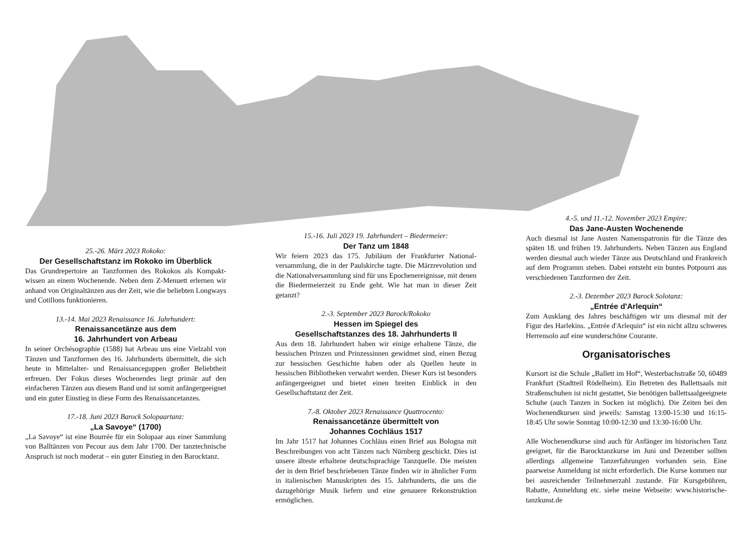25.-26. März 2023 Rokoko:
Der Gesellschaftstanz im Rokoko im Überblick
Das Grundrepertoire an Tanzformen des Rokokos als Kompakt­wissen an einem Wochenende. Neben dem Z-Menuett erlernen wir anhand von Originaltänzen aus der Zeit, wie die beliebten Longways und Cotillons funktionieren.
13.-14. Mai 2023 Renaissance 16. Jahrhundert:
Renaissancetänze aus dem
16. Jahrhundert von Arbeau
In seiner Orchésographie (1588) hat Arbeau uns eine Vielzahl von Tänzen und Tanzformen des 16. Jahrhunderts übermittelt, die sich heute in Mittelalter- und Renaissanceguppen großer Beliebtheit erfreuen. Der Fokus dieses Wochenendes liegt primär auf den einfacheren Tänzen aus diesem Band und ist somit anfängergeeignet und ein guter Einstieg in diese Form des Renaissancetanzes.
17.-18. Juni 2023 Barock Solopaartanz:
„La Savoye“ (1700)
„La Savoye“ ist eine Bourrée für ein Solopaar aus einer Sammlung von Balltänzen von Pecour aus dem Jahr 1700. Der tanztechnische Anspruch ist noch moderat – ein guter Einstieg in den Barocktanz.
15.-16. Juli 2023 19. Jahrhundert – Biedermeier:
Der Tanz um 1848
Wir feiern 2023 das 175. Jubiläum der Frankfurter National­versammlung, die in der Paulskirche tagte. Die Märzrevolution und die Nationalversammlung sind für uns Epochenereignisse, mit denen die Biedermeierzeit zu Ende geht. Wie hat man in dieser Zeit getanzt?
2.-3. September 2023 Barock/Rokoko
Hessen im Spiegel des
Gesellschaftstanzes des 18. Jahrhunderts II
Aus dem 18. Jahrhundert haben wir einige erhaltene Tänze, die hessischen Prinzen und Prinzessinnen gewidmet sind, einen Bezug zur hessischen Geschichte haben oder als Quellen heute in hessischen Bibliotheken verwahrt werden. Dieser Kurs ist besonders anfängergeeignet und bietet einen breiten Einblick in den Gesellschaftstanz der Zeit.
7.-8. Oktober 2023 Renaissance Quattrocento:
Renaissancetänze übermittelt von
Johannes Cochläus 1517
Im Jahr 1517 hat Johannes Cochläus einen Brief aus Bologna mit Beschreibungen von acht Tänzen nach Nürnberg geschickt. Dies ist unsere älteste erhaltene deutschsprachige Tanzquelle. Die meisten der in dem Brief beschriebenen Tänze finden wir in ähnlicher Form in italienischen Manuskripten des 15. Jahrhunderts, die uns die dazugehörige Musik liefern und eine genauere Rekonstruktion ermöglichen.
4.-5. und 11.-12. November 2023 Empire:
Das Jane-Austen Wochenende
Auch diesmal ist Jane Austen Namenspatronin für die Tänze des späten 18. und frühen 19. Jahrhunderts. Neben Tänzen aus England werden diesmal auch wieder Tänze aus Deutschland und Frankreich auf dem Programm stehen. Dabei entsteht ein buntes Potpourri aus verschiedenen Tanzformen der Zeit.
2.-3. Dezember 2023 Barock Solotanz:
„Entrée d'Arlequin“
Zum Ausklang des Jahres beschäftigen wir uns diesmal mit der Figur des Harlekins. „Entrée d'Arlequin“ ist ein nicht allzu schweres Herrensolo auf eine wunderschöne Courante.
Organisatorisches
Kursort ist die Schule „Ballett im Hof“, Westerbachstraße 50, 60489 Frankfurt (Stadtteil Rödelheim). Ein Betreten des Ballettsaals mit Straßenschuhen ist nicht gestattet, Sie benötigen ballettsaalgeeignete Schuhe (auch Tanzen in Socken ist möglich). Die Zeiten bei den Wochenendkursen sind jeweils: Samstag 13:00-15:30 und 16:15-18:45 Uhr sowie Sonntag 10:00-12:30 und 13:30-16:00 Uhr.
Alle Wochenendkurse sind auch für Anfänger im historischen Tanz geeignet, für die Barocktanzkurse im Juni und Dezember sollten allerdings allgemeine Tanzerfahrungen vorhanden sein. Eine paarweise Anmeldung ist nicht erforderlich. Die Kurse kommen nur bei ausreichender Teilnehmerzahl zustande. Für Kursgebühren, Rabatte, Anmeldung etc. siehe meine Webseite: www.historische-tanzkunst.de